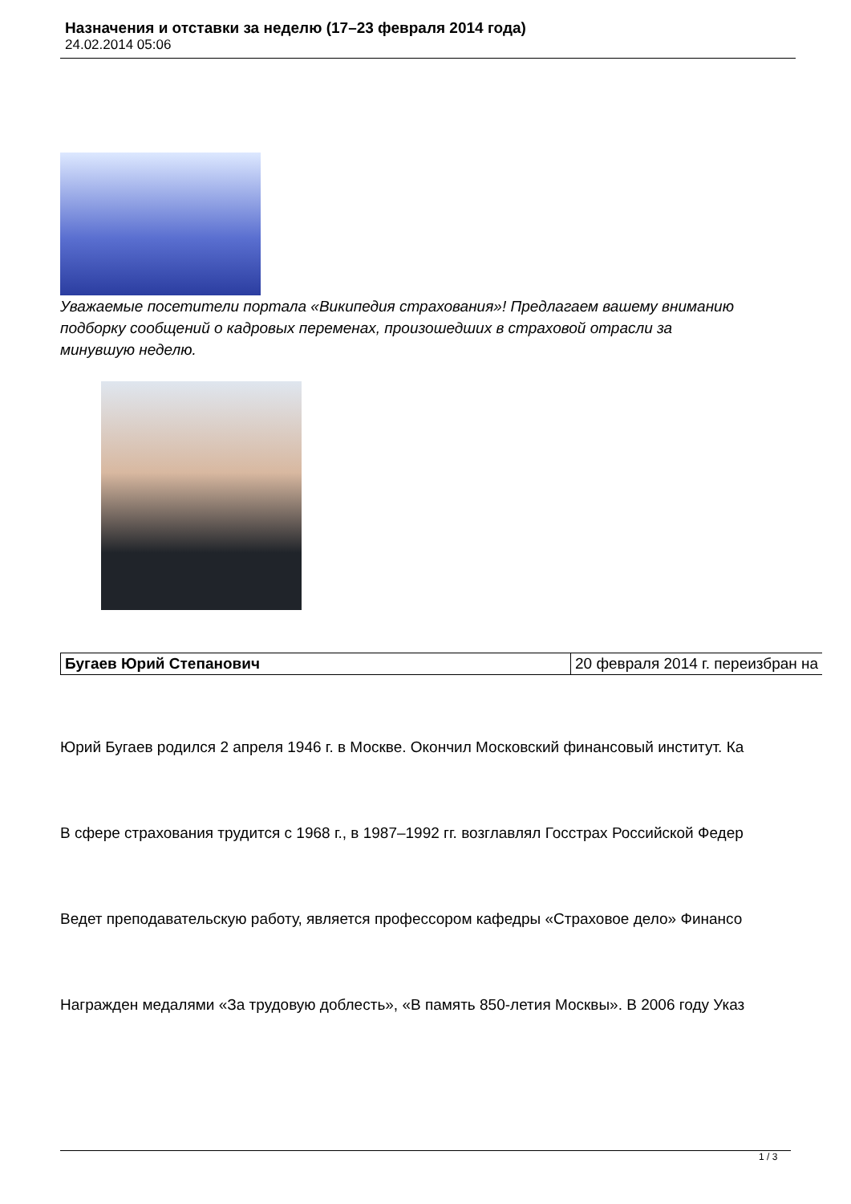Назначения и отставки за неделю (17–23 февраля 2014 года)
24.02.2014 05:06
Уважаемые посетители портала «Википедия страхования»! Предлагаем вашему вниманию подборку сообщений о кадровых переменах, произошедших в страховой отрасли за минувшую неделю.
| Бугаев Юрий Степанович | 20 февраля 2014 г. переизбран на |
Юрий Бугаев родился 2 апреля 1946 г. в Москве. Окончил Московский финансовый институт. Ка
В сфере страхования трудится с 1968 г., в 1987–1992 гг. возглавлял Госстрах Российской Федер
Ведет преподавательскую работу, является профессором кафедры «Страховое дело» Финансо
Награжден медалями «За трудовую доблесть», «В память 850-летия Москвы». В 2006 году Указ
1 / 3